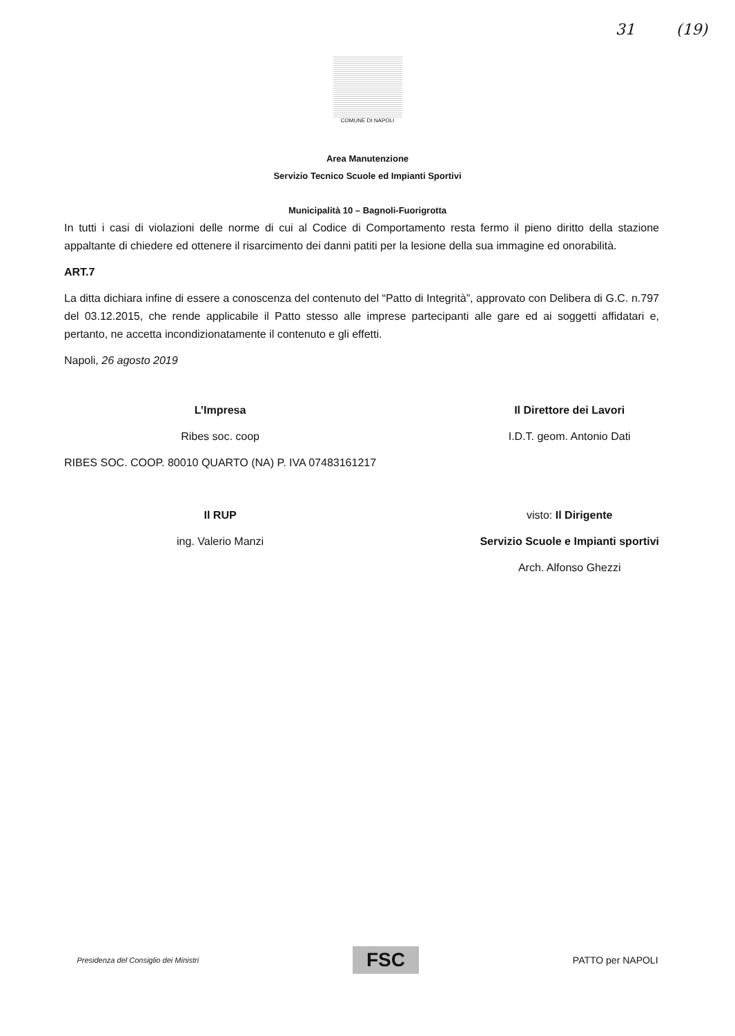31 (19)
COMUNE DI NAPOLI
Area Manutenzione
Servizio Tecnico Scuole ed Impianti Sportivi
Municipalità 10 – Bagnoli-Fuorigrotta
In tutti i casi di violazioni delle norme di cui al Codice di Comportamento resta fermo il pieno diritto della stazione appaltante di chiedere ed ottenere il risarcimento dei danni patiti per la lesione della sua immagine ed onorabilità.
ART.7
La ditta dichiara infine di essere a conoscenza del contenuto del “Patto di Integrità”, approvato con Delibera di G.C. n.797 del 03.12.2015, che rende applicabile il Patto stesso alle imprese partecipanti alle gare ed ai soggetti affidatari e, pertanto, ne accetta incondizionatamente il contenuto e gli effetti.
Napoli, 26 agosto 2019
L’Impresa
Ribes soc. coop
RIBES SOC. COOP. 80010 QUARTO (NA) P. IVA 07483161217
Il RUP
ing. Valerio Manzi
Il Direttore dei Lavori
I.D.T. geom. Antonio Dati
visto: Il Dirigente
Servizio Scuole e Impianti sportivi
Arch. Alfonso Ghezzi
Presidenza del Consiglio dei Ministri FSC PATTO per NAPOLI